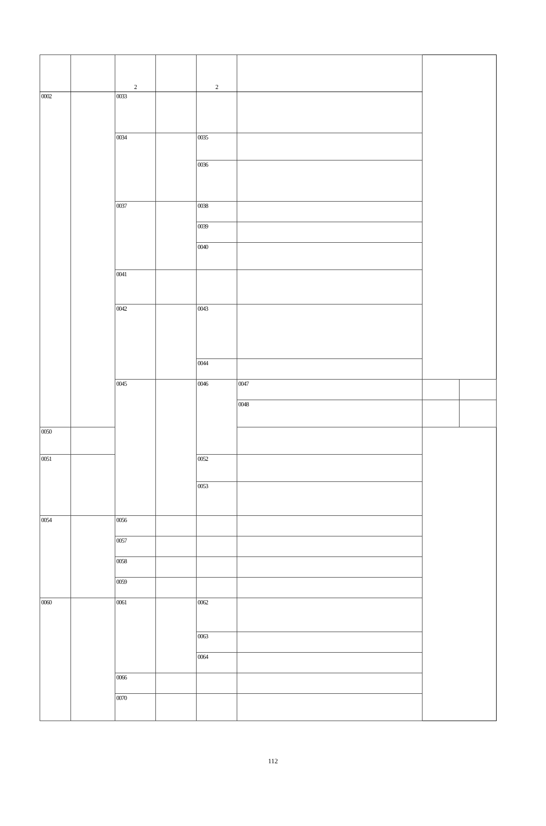| | | 2 | | 2 | | | |
| --- | --- | --- | --- | --- | --- | --- | --- |
| 0002 | | 0033 | | | | | |
| | | 0034 | | 0035 | | | |
| | | | | 0036 | | | |
| | | 0037 | | 0038 | | | |
| | | | | 0039 | | | |
| | | | | 0040 | | | |
| | | 0041 | | | | | |
| | | 0042 | | 0043 | | | |
| | | | | 0044 | | | |
| | | 0045 | | 0046 | 0047 | | |
| | | | | | 0048 | | |
| 0050 | | | | | | | |
| 0051 | | | | 0052 | | | |
| | | | | 0053 | | | |
| 0054 | | 0056 | | | | | |
| | | 0057 | | | | | |
| | | 0058 | | | | | |
| | | 0059 | | | | | |
| 0060 | | 0061 | | 0062 | | | |
| | | | | 0063 | | | |
| | | | | 0064 | | | |
| | | 0066 | | | | | |
| | | 0070 | | | | | |
112